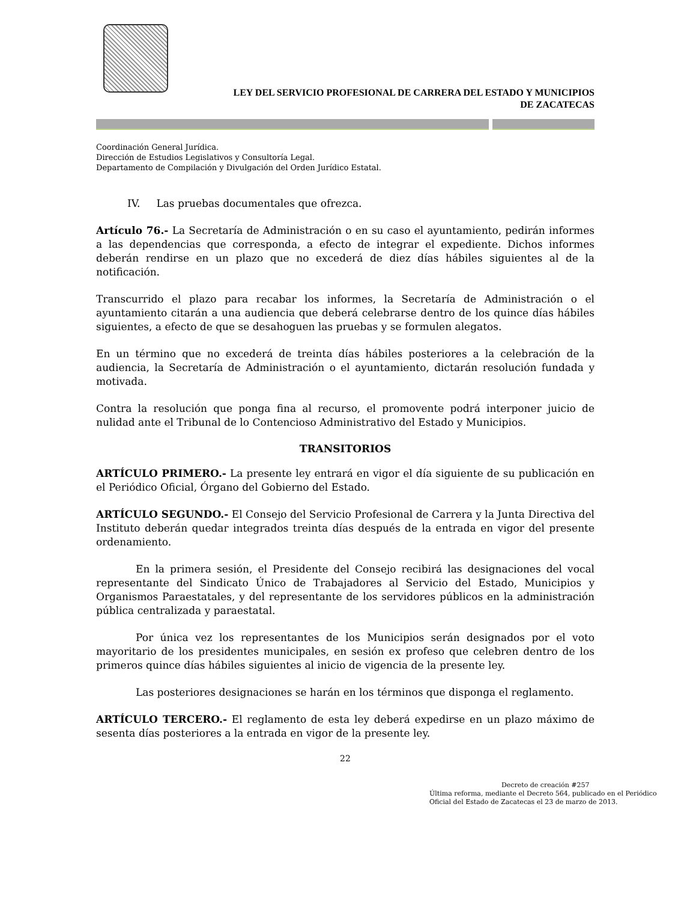LEY DEL SERVICIO PROFESIONAL DE CARRERA DEL ESTADO Y MUNICIPIOS
DE ZACATECAS
Coordinación General Jurídica.
Dirección de Estudios Legislativos y Consultoría Legal.
Departamento de Compilación y Divulgación del Orden Jurídico Estatal.
IV. Las pruebas documentales que ofrezca.
Artículo 76.- La Secretaría de Administración o en su caso el ayuntamiento, pedirán informes a las dependencias que corresponda, a efecto de integrar el expediente. Dichos informes deberán rendirse en un plazo que no excederá de diez días hábiles siguientes al de la notificación.
Transcurrido el plazo para recabar los informes, la Secretaría de Administración o el ayuntamiento citarán a una audiencia que deberá celebrarse dentro de los quince días hábiles siguientes, a efecto de que se desahoguen las pruebas y se formulen alegatos.
En un término que no excederá de treinta días hábiles posteriores a la celebración de la audiencia, la Secretaría de Administración o el ayuntamiento, dictarán resolución fundada y motivada.
Contra la resolución que ponga fina al recurso, el promovente podrá interponer juicio de nulidad ante el Tribunal de lo Contencioso Administrativo del Estado y Municipios.
TRANSITORIOS
ARTÍCULO PRIMERO.- La presente ley entrará en vigor el día siguiente de su publicación en el Periódico Oficial, Órgano del Gobierno del Estado.
ARTÍCULO SEGUNDO.- El Consejo del Servicio Profesional de Carrera y la Junta Directiva del Instituto deberán quedar integrados treinta días después de la entrada en vigor del presente ordenamiento.
En la primera sesión, el Presidente del Consejo recibirá las designaciones del vocal representante del Sindicato Único de Trabajadores al Servicio del Estado, Municipios y Organismos Paraestatales, y del representante de los servidores públicos en la administración pública centralizada y paraestatal.
Por única vez los representantes de los Municipios serán designados por el voto mayoritario de los presidentes municipales, en sesión ex profeso que celebren dentro de los primeros quince días hábiles siguientes al inicio de vigencia de la presente ley.
Las posteriores designaciones se harán en los términos que disponga el reglamento.
ARTÍCULO TERCERO.- El reglamento de esta ley deberá expedirse en un plazo máximo de sesenta días posteriores a la entrada en vigor de la presente ley.
22
Decreto de creación #257
Última reforma, mediante el Decreto 564, publicado en el Periódico Oficial del Estado de Zacatecas el 23 de marzo de 2013.